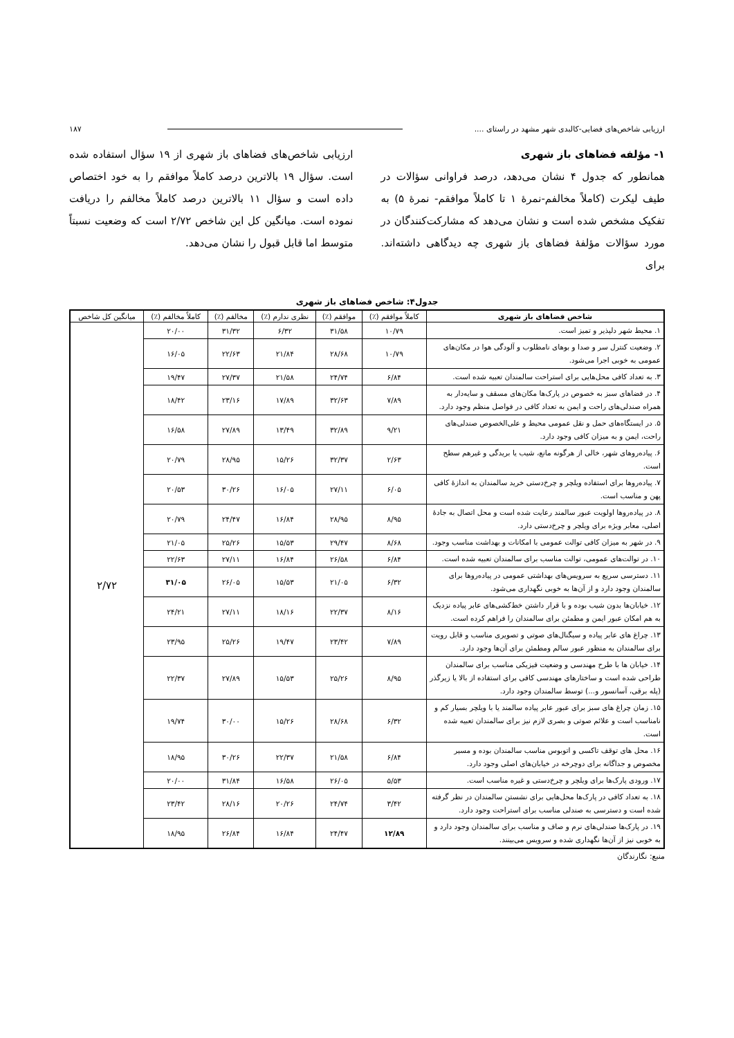ارزیابی شاخص‌های فضایی-کالبدی شهر مشهد در راستای .... ۱۸۷
۱- مؤلفه فضاهای باز شهری
همانطور که جدول ۴ نشان می‌دهد، درصد فراوانی سؤالات در طیف لیکرت (کاملاً مخالفم-نمرهٔ ۱ تا کاملاً موافقم- نمرهٔ ۵) به تفکیک مشخص شده است و نشان می‌دهد که مشارکت‌کنندگان در مورد سؤالات مؤلفهٔ فضاهای باز شهری چه دیدگاهی داشته‌اند. برای
ارزیابی شاخص‌های فضاهای باز شهری از ۱۹ سؤال استفاده شده است. سؤال ۱۹ بالاترین درصد کاملاً موافقم را به خود اختصاص داده است و سؤال ۱۱ بالاترین درصد کاملاً مخالفم را دریافت نموده است. میانگین کل این شاخص ۲/۷۲ است که وضعیت نسبتاً متوسط اما قابل قبول را نشان می‌دهد.
جدول۴: شاخص فضاهای باز شهری
| شاخص فضاهای باز شهری | کاملاً موافقم (٪) | موافقم (٪) | نظری ندارم (٪) | مخالفم (٪) | کاملاً مخالفم (٪) | میانگین کل شاخص |
| --- | --- | --- | --- | --- | --- | --- |
| ۱. محیط شهر دلپذیر و تمیز است. | ۱۰/۷۹ | ۳۱/۵۸ | ۶/۳۲ | ۳۱/۳۲ | ۲۰/۰۰ | ۲/۷۲ |
| ۲. وضعیت کنترل سر و صدا و بوهای نامطلوب و آلودگی هوا در مکان‌های عمومی به خوبی اجرا می‌شود. | ۱۰/۷۹ | ۲۸/۶۸ | ۲۱/۸۴ | ۲۲/۶۳ | ۱۶/۰۵ | |
| ۳. به تعداد کافی محل‌هایی برای استراحت سالمندان تعبیه شده است. | ۶/۸۴ | ۲۴/۷۴ | ۲۱/۵۸ | ۲۷/۳۷ | ۱۹/۴۷ | |
| ۴. در فضاهای سبز به خصوص در پارک‌ها مکان‌های مسقف و سایه‌دار به همراه صندلی‌های راحت و ایمن به تعداد کافی در فواصل منظم وجود دارد. | ۷/۸۹ | ۳۲/۶۳ | ۱۷/۸۹ | ۲۳/۱۶ | ۱۸/۴۲ | |
| ۵. در ایستگاه‌های حمل و نقل عمومی محیط و علی‌الخصوص صندلی‌های راحت، ایمن و به میزان کافی وجود دارد. | ۹/۲۱ | ۳۲/۸۹ | ۱۳/۴۹ | ۲۷/۸۹ | ۱۶/۵۸ | |
| ۶. پیاده‌روهای شهر، خالی از هرگونه مانع، شیب یا بریدگی و غیرهم سطح است. | ۲/۶۳ | ۳۲/۳۷ | ۱۵/۲۶ | ۲۸/۹۵ | ۲۰/۷۹ | |
| ۷. پیاده‌روها برای استفاده ویلچر و چرخ‌دستی خرید سالمندان به اندازهٔ کافی پهن و مناسب است. | ۶/۰۵ | ۲۷/۱۱ | ۱۶/۰۵ | ۳۰/۲۶ | ۲۰/۵۳ | |
| ۸. در پیاده‌روها اولویت عبور سالمند رعایت شده است و محل اتصال به جادهٔ اصلی، معابر ویژه برای ویلچر و چرخ‌دستی دارد. | ۸/۹۵ | ۲۸/۹۵ | ۱۶/۸۴ | ۲۴/۴۷ | ۲۰/۷۹ | |
| ۹. در شهر به میزان کافی توالت عمومی با امکانات و بهداشت مناسب وجود. | ۸/۶۸ | ۲۹/۴۷ | ۱۵/۵۳ | ۲۵/۲۶ | ۲۱/۰۵ | |
| ۱۰. در توالت‌های عمومی، توالت مناسب برای سالمندان تعبیه شده است. | ۶/۸۴ | ۲۶/۵۸ | ۱۶/۸۴ | ۲۷/۱۱ | ۲۲/۶۳ | |
| ۱۱. دسترسی سریع به سرویس‌های بهداشتی عمومی در پیاده‌روها برای سالمندان وجود دارد و از آن‌ها به خوبی نگهداری می‌شود. | ۶/۳۲ | ۲۱/۰۵ | ۱۵/۵۳ | ۲۶/۰۵ | ۳۱/۰۵ | |
| ۱۲. خیابان‌ها بدون شیب بوده و با قرار داشتن خط‌کشی‌های عابر پیاده نزدیک به هم امکان عبور ایمن و مطمئن برای سالمندان را فراهم کرده است. | ۸/۱۶ | ۲۲/۳۷ | ۱۸/۱۶ | ۲۷/۱۱ | ۲۴/۲۱ | |
| ۱۳. چراغ های عابر پیاده و سیگنال‌های صوتی و تصویری مناسب و قابل رویت برای سالمندان به منظور عبور سالم ومطمئن برای آن‌ها وجود دارد. | ۷/۸۹ | ۲۳/۴۲ | ۱۹/۴۷ | ۲۵/۲۶ | ۲۳/۹۵ | |
| ۱۴. خیابان ها با طرح مهندسی و وضعیت فیزیکی مناسب برای سالمندان طراحی شده است و ساختارهای مهندسی کافی برای استفاده از بالا یا زیرگذر (پله برقی، آسانسور و...) توسط سالمندان وجود دارد. | ۸/۹۵ | ۲۵/۲۶ | ۱۵/۵۳ | ۲۷/۸۹ | ۲۲/۳۷ | |
| ۱۵. زمان چراغ های سبز برای عبور عابر پیاده سالمند یا با ویلچر بسیار کم و نامناسب است و علائم صوتی و بصری لازم نیز برای سالمندان تعبیه شده است. | ۶/۳۲ | ۲۸/۶۸ | ۱۵/۲۶ | ۳۰/۰۰ | ۱۹/۷۴ | |
| ۱۶. محل های توقف تاکسی و اتوبوس مناسب سالمندان بوده و مسیر مخصوص و جداگانه برای دوچرخه در خیابان‌های اصلی وجود دارد. | ۶/۸۴ | ۲۱/۵۸ | ۲۲/۳۷ | ۳۰/۲۶ | ۱۸/۹۵ | |
| ۱۷. ورودی پارک‌ها برای ویلچر و چرخ‌دستی و غیره مناسب است. | ۵/۵۳ | ۲۶/۰۵ | ۱۶/۵۸ | ۳۱/۸۴ | ۲۰/۰۰ | |
| ۱۸. به تعداد کافی در پارک‌ها محل‌هایی برای نشستن سالمندان در نظر گرفته شده است و دسترسی به صندلی مناسب برای استراحت وجود دارد. | ۳/۴۲ | ۲۴/۷۴ | ۲۰/۲۶ | ۲۸/۱۶ | ۲۳/۴۲ | |
| ۱۹. در پارک‌ها صندلی‌های نرم و صاف و مناسب برای سالمندان وجود دارد و به خوبی نیز از آن‌ها نگهداری شده و سرویس می‌بینند. | ۱۲/۸۹ | ۲۴/۴۷ | ۱۶/۸۴ | ۲۶/۸۴ | ۱۸/۹۵ | |
منبع: نگارندگان